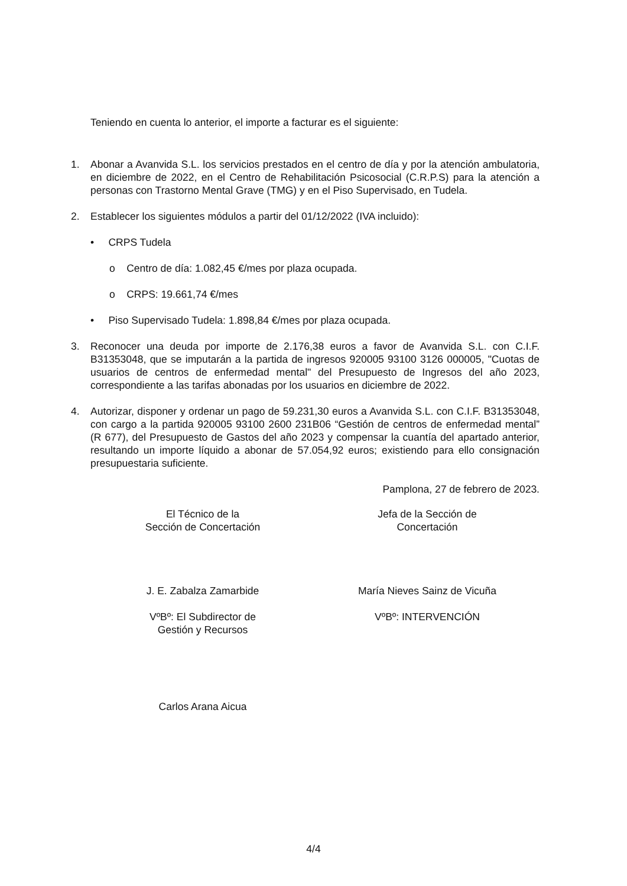Teniendo en cuenta lo anterior, el importe a facturar es el siguiente:
1. Abonar a Avanvida S.L. los servicios prestados en el centro de día y por la atención ambulatoria, en diciembre de 2022, en el Centro de Rehabilitación Psicosocial (C.R.P.S) para la atención a personas con Trastorno Mental Grave (TMG) y en el Piso Supervisado, en Tudela.
2. Establecer los siguientes módulos a partir del 01/12/2022 (IVA incluido):
• CRPS Tudela
o Centro de día: 1.082,45 €/mes por plaza ocupada.
o CRPS: 19.661,74 €/mes
• Piso Supervisado Tudela: 1.898,84 €/mes por plaza ocupada.
3. Reconocer una deuda por importe de 2.176,38 euros a favor de Avanvida S.L. con C.I.F. B31353048, que se imputarán a la partida de ingresos 920005 93100 3126 000005, "Cuotas de usuarios de centros de enfermedad mental" del Presupuesto de Ingresos del año 2023, correspondiente a las tarifas abonadas por los usuarios en diciembre de 2022.
4. Autorizar, disponer y ordenar un pago de 59.231,30 euros a Avanvida S.L. con C.I.F. B31353048, con cargo a la partida 920005 93100 2600 231B06 “Gestión de centros de enfermedad mental” (R 677), del Presupuesto de Gastos del año 2023 y compensar la cuantía del apartado anterior, resultando un importe líquido a abonar de 57.054,92 euros; existiendo para ello consignación presupuestaria suficiente.
Pamplona, 27 de febrero de 2023.
El Técnico de la
Sección de Concertación
Jefa de la Sección de
Concertación
J. E. Zabalza Zamarbide María Nieves Sainz de Vicuña
VºBº: El Subdirector de
Gestión y Recursos
VºBº: INTERVENCIÓN
Carlos Arana Aicua
4/4